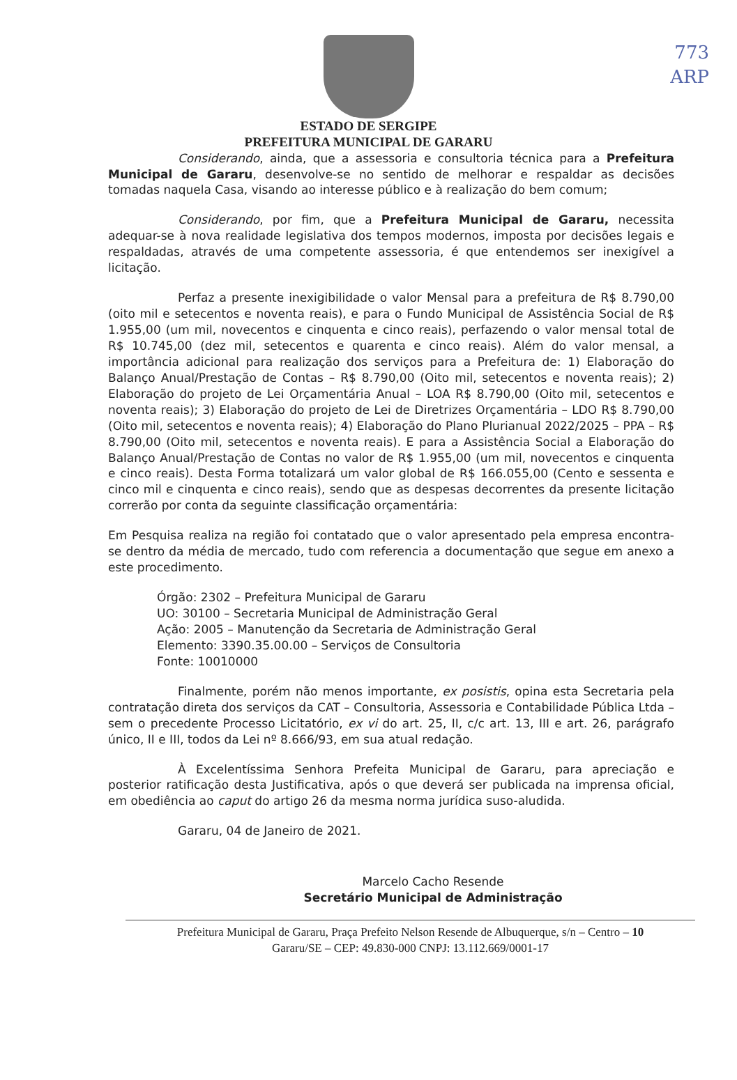773
ARP
ESTADO DE SERGIPE
PREFEITURA MUNICIPAL DE GARARU
Considerando, ainda, que a assessoria e consultoria técnica para a Prefeitura Municipal de Gararu, desenvolve-se no sentido de melhorar e respaldar as decisões tomadas naquela Casa, visando ao interesse público e à realização do bem comum;
Considerando, por fim, que a Prefeitura Municipal de Gararu, necessita adequar-se à nova realidade legislativa dos tempos modernos, imposta por decisões legais e respaldadas, através de uma competente assessoria, é que entendemos ser inexigível a licitação.
Perfaz a presente inexigibilidade o valor Mensal para a prefeitura de R$ 8.790,00 (oito mil e setecentos e noventa reais), e para o Fundo Municipal de Assistência Social de R$ 1.955,00 (um mil, novecentos e cinquenta e cinco reais), perfazendo o valor mensal total de R$ 10.745,00 (dez mil, setecentos e quarenta e cinco reais). Além do valor mensal, a importância adicional para realização dos serviços para a Prefeitura de: 1) Elaboração do Balanço Anual/Prestação de Contas – R$ 8.790,00 (Oito mil, setecentos e noventa reais); 2) Elaboração do projeto de Lei Orçamentária Anual – LOA R$ 8.790,00 (Oito mil, setecentos e noventa reais); 3) Elaboração do projeto de Lei de Diretrizes Orçamentária – LDO R$ 8.790,00 (Oito mil, setecentos e noventa reais); 4) Elaboração do Plano Plurianual 2022/2025 – PPA – R$ 8.790,00 (Oito mil, setecentos e noventa reais). E para a Assistência Social a Elaboração do Balanço Anual/Prestação de Contas no valor de R$ 1.955,00 (um mil, novecentos e cinquenta e cinco reais). Desta Forma totalizará um valor global de R$ 166.055,00 (Cento e sessenta e cinco mil e cinquenta e cinco reais), sendo que as despesas decorrentes da presente licitação correrão por conta da seguinte classificação orçamentária:
Em Pesquisa realiza na região foi contatado que o valor apresentado pela empresa encontra-se dentro da média de mercado, tudo com referencia a documentação que segue em anexo a este procedimento.
Órgão: 2302 – Prefeitura Municipal de Gararu
UO: 30100 – Secretaria Municipal de Administração Geral
Ação: 2005 – Manutenção da Secretaria de Administração Geral
Elemento: 3390.35.00.00 – Serviços de Consultoria
Fonte: 10010000
Finalmente, porém não menos importante, ex posistis, opina esta Secretaria pela contratação direta dos serviços da CAT – Consultoria, Assessoria e Contabilidade Pública Ltda – sem o precedente Processo Licitatório, ex vi do art. 25, II, c/c art. 13, III e art. 26, parágrafo único, II e III, todos da Lei nº 8.666/93, em sua atual redação.
À Excelentíssima Senhora Prefeita Municipal de Gararu, para apreciação e posterior ratificação desta Justificativa, após o que deverá ser publicada na imprensa oficial, em obediência ao caput do artigo 26 da mesma norma jurídica suso-aludida.
Gararu, 04 de Janeiro de 2021.
Marcelo Cacho Resende
Secretário Municipal de Administração
Prefeitura Municipal de Gararu, Praça Prefeito Nelson Resende de Albuquerque, s/n – Centro – 10
Gararu/SE – CEP: 49.830-000 CNPJ: 13.112.669/0001-17